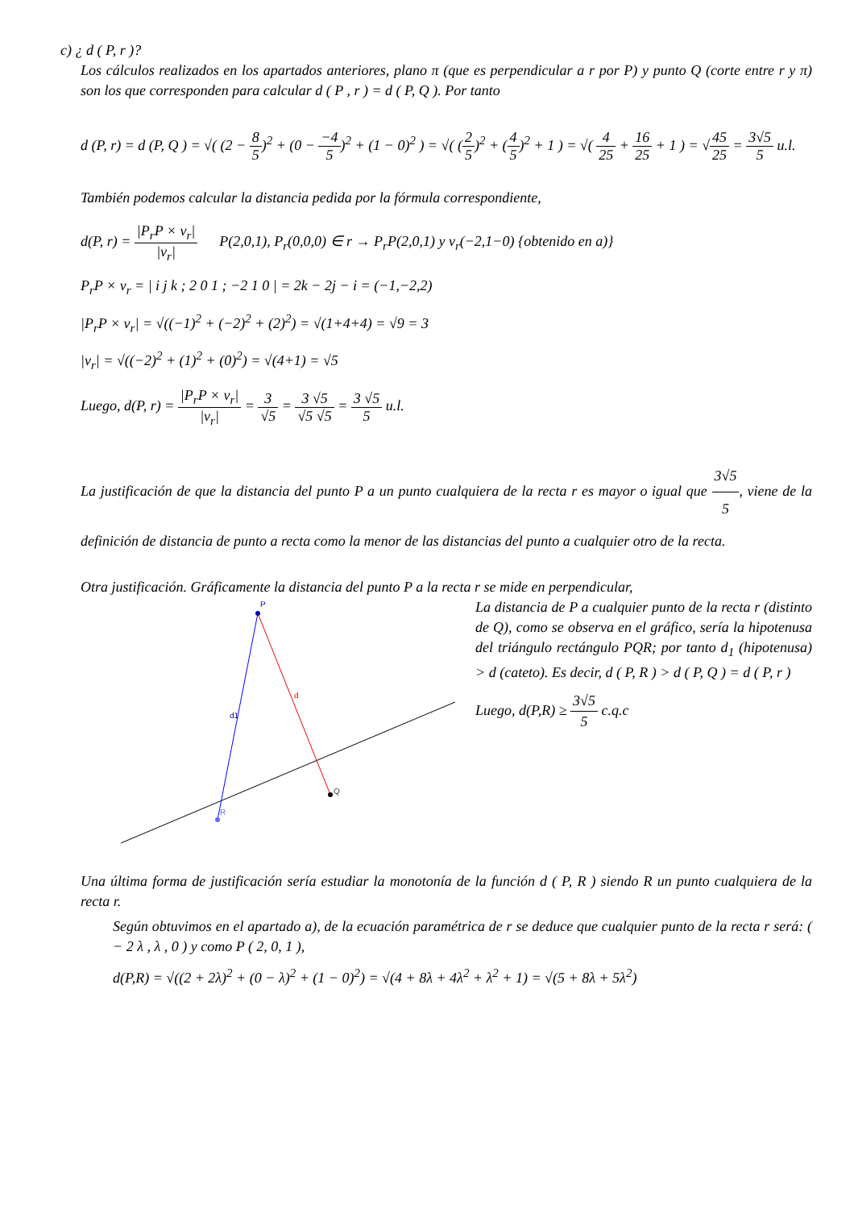c) ¿ d ( P, r )?
Los cálculos realizados en los apartados anteriores, plano π (que es perpendicular a r por P) y punto Q (corte entre r y π) son los que corresponden para calcular d ( P , r ) = d ( P, Q ). Por tanto
d (P, r) = d (P, Q ) = √( (2 − 8 5)<sup>2</sup> + (0 − −4 5)<sup>2</sup> + (1 − 0)<sup>2</sup> ) = √( (2 5)<sup>2</sup> + (4 5)<sup>2</sup> + 1 ) = √( 4 25 + 16 25 + 1 ) = √45 25 = 3√5 5 u.l.
También podemos calcular la distancia pedida por la fórmula correspondiente,
d(P, r) = |P<sub>r</sub>P × v<sub>r</sub>| |v<sub>r</sub>| P(2,0,1), P<sub>r</sub>(0,0,0) ∈ r → P<sub>r</sub>P(2,0,1) y v<sub>r</sub>(−2,1−0) {obtenido en a)}
P<sub>r</sub>P × v<sub>r</sub> = | i j k ; 2 0 1 ; −2 1 0 | = 2k − 2j − i = (−1,−2,2)
|P<sub>r</sub>P × v<sub>r</sub>| = √((−1)<sup>2</sup> + (−2)<sup>2</sup> + (2)<sup>2</sup>) = √(1+4+4) = √9 = 3
|v<sub>r</sub>| = √((−2)<sup>2</sup> + (1)<sup>2</sup> + (0)<sup>2</sup>) = √(4+1) = √5
Luego, d(P, r) = |P<sub>r</sub>P × v<sub>r</sub>| |v<sub>r</sub>| = 3 √5 = 3 √5 √5 √5 = 3 √5 5 u.l.
La justificación de que la distancia del punto P a un punto cualquiera de la recta r es mayor o igual que 3√5 5, viene de la definición de distancia de punto a recta como la menor de las distancias del punto a cualquier otro de la recta.
Otra justificación. Gráficamente la distancia del punto P a la recta r se mide en perpendicular,
P
Q
R
d
d1
La distancia de P a cualquier punto de la recta r (distinto de Q), como se observa en el gráfico, sería la hipotenusa del triángulo rectángulo PQR; por tanto d<sub>1</sub> (hipotenusa) > d (cateto). Es decir, d ( P, R ) > d ( P, Q ) = d ( P, r )
Luego, d(P,R) ≥ 3√5 5 c.q.c
Una última forma de justificación sería estudiar la monotonía de la función d ( P, R ) siendo R un punto cualquiera de la recta r.
Según obtuvimos en el apartado a), de la ecuación paramétrica de r se deduce que cualquier punto de la recta r será: ( − 2 λ , λ , 0 ) y como P ( 2, 0, 1 ),
d(P,R) = √((2 + 2λ)<sup>2</sup> + (0 − λ)<sup>2</sup> + (1 − 0)<sup>2</sup>) = √(4 + 8λ + 4λ<sup>2</sup> + λ<sup>2</sup> + 1) = √(5 + 8λ + 5λ<sup>2</sup>)